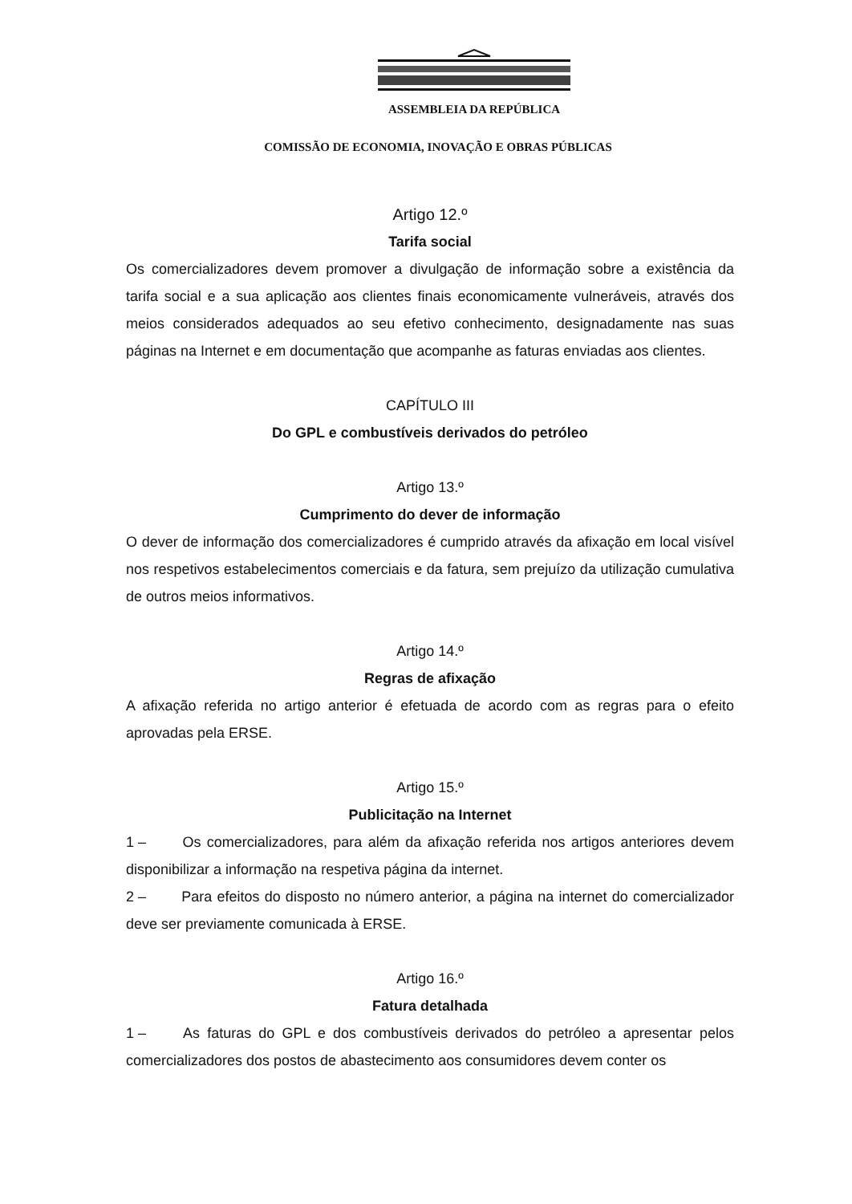ASSEMBLEIA DA REPÚBLICA
COMISSÃO DE ECONOMIA, INOVAÇÃO E OBRAS PÚBLICAS
Artigo 12.º
Tarifa social
Os comercializadores devem promover a divulgação de informação sobre a existência da tarifa social e a sua aplicação aos clientes finais economicamente vulneráveis, através dos meios considerados adequados ao seu efetivo conhecimento, designadamente nas suas páginas na Internet e em documentação que acompanhe as faturas enviadas aos clientes.
CAPÍTULO III
Do GPL e combustíveis derivados do petróleo
Artigo 13.º
Cumprimento do dever de informação
O dever de informação dos comercializadores é cumprido através da afixação em local visível nos respetivos estabelecimentos comerciais e da fatura, sem prejuízo da utilização cumulativa de outros meios informativos.
Artigo 14.º
Regras de afixação
A afixação referida no artigo anterior é efetuada de acordo com as regras para o efeito aprovadas pela ERSE.
Artigo 15.º
Publicitação na Internet
1 – Os comercializadores, para além da afixação referida nos artigos anteriores devem disponibilizar a informação na respetiva página da internet.
2 – Para efeitos do disposto no número anterior, a página na internet do comercializador deve ser previamente comunicada à ERSE.
Artigo 16.º
Fatura detalhada
1 – As faturas do GPL e dos combustíveis derivados do petróleo a apresentar pelos comercializadores dos postos de abastecimento aos consumidores devem conter os